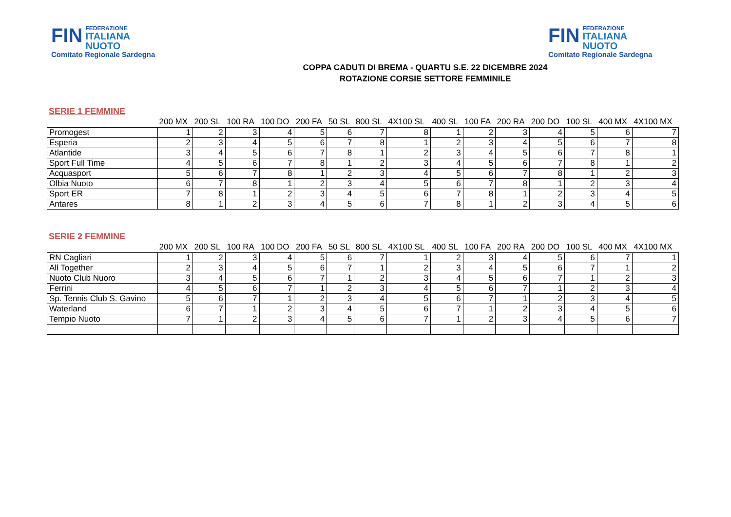FIN
FEDERAZIONE
ITALIANA
NUOTO
Comitato Regionale Sardegna
FIN
FEDERAZIONE
ITALIANA
NUOTO
Comitato Regionale Sardegna
COPPA CADUTI DI BREMA - QUARTU S.E. 22 DICEMBRE 2024
ROTAZIONE CORSIE SETTORE FEMMINILE
SERIE 1 FEMMINE
| | 200 MX | 200 SL | 100 RA | 100 DO | 200 FA | 50 SL | 800 SL | 4X100 SL | 400 SL | 100 FA | 200 RA | 200 DO | 100 SL | 400 MX | 4X100 MX |
| --- | --- | --- | --- | --- | --- | --- | --- | --- | --- | --- | --- | --- | --- | --- | --- |
| Promogest | 1 | 2 | 3 | 4 | 5 | 6 | 7 | 8 | 1 | 2 | 3 | 4 | 5 | 6 | 7 |
| Esperia | 2 | 3 | 4 | 5 | 6 | 7 | 8 | 1 | 2 | 3 | 4 | 5 | 6 | 7 | 8 |
| Atlantide | 3 | 4 | 5 | 6 | 7 | 8 | 1 | 2 | 3 | 4 | 5 | 6 | 7 | 8 | 1 |
| Sport Full Time | 4 | 5 | 6 | 7 | 8 | 1 | 2 | 3 | 4 | 5 | 6 | 7 | 8 | 1 | 2 |
| Acquasport | 5 | 6 | 7 | 8 | 1 | 2 | 3 | 4 | 5 | 6 | 7 | 8 | 1 | 2 | 3 |
| Olbia Nuoto | 6 | 7 | 8 | 1 | 2 | 3 | 4 | 5 | 6 | 7 | 8 | 1 | 2 | 3 | 4 |
| Sport ER | 7 | 8 | 1 | 2 | 3 | 4 | 5 | 6 | 7 | 8 | 1 | 2 | 3 | 4 | 5 |
| Antares | 8 | 1 | 2 | 3 | 4 | 5 | 6 | 7 | 8 | 1 | 2 | 3 | 4 | 5 | 6 |
SERIE 2 FEMMINE
| | 200 MX | 200 SL | 100 RA | 100 DO | 200 FA | 50 SL | 800 SL | 4X100 SL | 400 SL | 100 FA | 200 RA | 200 DO | 100 SL | 400 MX | 4X100 MX |
| --- | --- | --- | --- | --- | --- | --- | --- | --- | --- | --- | --- | --- | --- | --- | --- |
| RN Cagliari | 1 | 2 | 3 | 4 | 5 | 6 | 7 | 1 | 2 | 3 | 4 | 5 | 6 | 7 | 1 |
| All Together | 2 | 3 | 4 | 5 | 6 | 7 | 1 | 2 | 3 | 4 | 5 | 6 | 7 | 1 | 2 |
| Nuoto Club Nuoro | 3 | 4 | 5 | 6 | 7 | 1 | 2 | 3 | 4 | 5 | 6 | 7 | 1 | 2 | 3 |
| Ferrini | 4 | 5 | 6 | 7 | 1 | 2 | 3 | 4 | 5 | 6 | 7 | 1 | 2 | 3 | 4 |
| Sp. Tennis Club S. Gavino | 5 | 6 | 7 | 1 | 2 | 3 | 4 | 5 | 6 | 7 | 1 | 2 | 3 | 4 | 5 |
| Waterland | 6 | 7 | 1 | 2 | 3 | 4 | 5 | 6 | 7 | 1 | 2 | 3 | 4 | 5 | 6 |
| Tempio Nuoto | 7 | 1 | 2 | 3 | 4 | 5 | 6 | 7 | 1 | 2 | 3 | 4 | 5 | 6 | 7 |